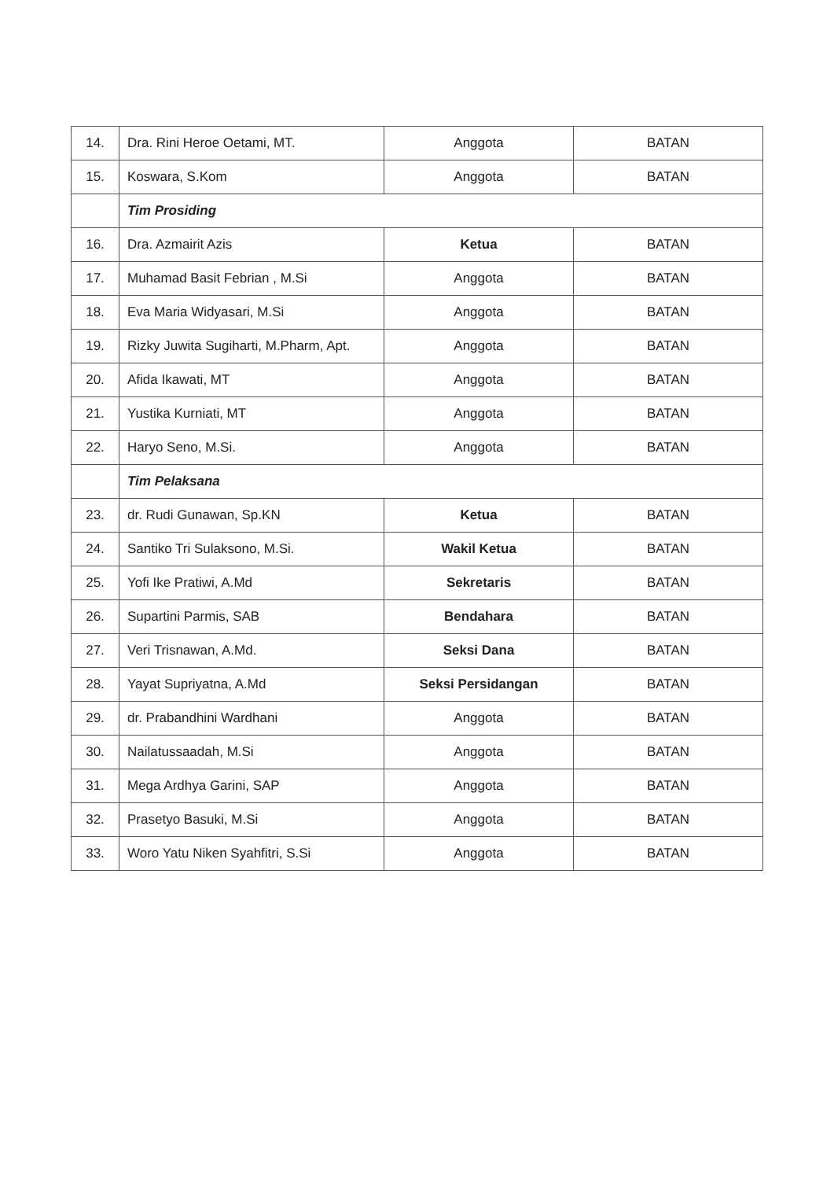| 14. | Dra. Rini Heroe Oetami, MT. | Anggota | BATAN |
| 15. | Koswara, S.Kom | Anggota | BATAN |
| | Tim Prosiding | | |
| 16. | Dra. Azmairit Azis | Ketua | BATAN |
| 17. | Muhamad Basit Febrian , M.Si | Anggota | BATAN |
| 18. | Eva Maria Widyasari, M.Si | Anggota | BATAN |
| 19. | Rizky Juwita Sugiharti, M.Pharm, Apt. | Anggota | BATAN |
| 20. | Afida Ikawati, MT | Anggota | BATAN |
| 21. | Yustika Kurniati, MT | Anggota | BATAN |
| 22. | Haryo Seno, M.Si. | Anggota | BATAN |
| | Tim Pelaksana | | |
| 23. | dr. Rudi Gunawan, Sp.KN | Ketua | BATAN |
| 24. | Santiko Tri Sulaksono, M.Si. | Wakil Ketua | BATAN |
| 25. | Yofi Ike Pratiwi, A.Md | Sekretaris | BATAN |
| 26. | Supartini Parmis, SAB | Bendahara | BATAN |
| 27. | Veri Trisnawan, A.Md. | Seksi Dana | BATAN |
| 28. | Yayat Supriyatna, A.Md | Seksi Persidangan | BATAN |
| 29. | dr. Prabandhini Wardhani | Anggota | BATAN |
| 30. | Nailatussaadah, M.Si | Anggota | BATAN |
| 31. | Mega Ardhya Garini, SAP | Anggota | BATAN |
| 32. | Prasetyo Basuki, M.Si | Anggota | BATAN |
| 33. | Woro Yatu Niken Syahfitri, S.Si | Anggota | BATAN |